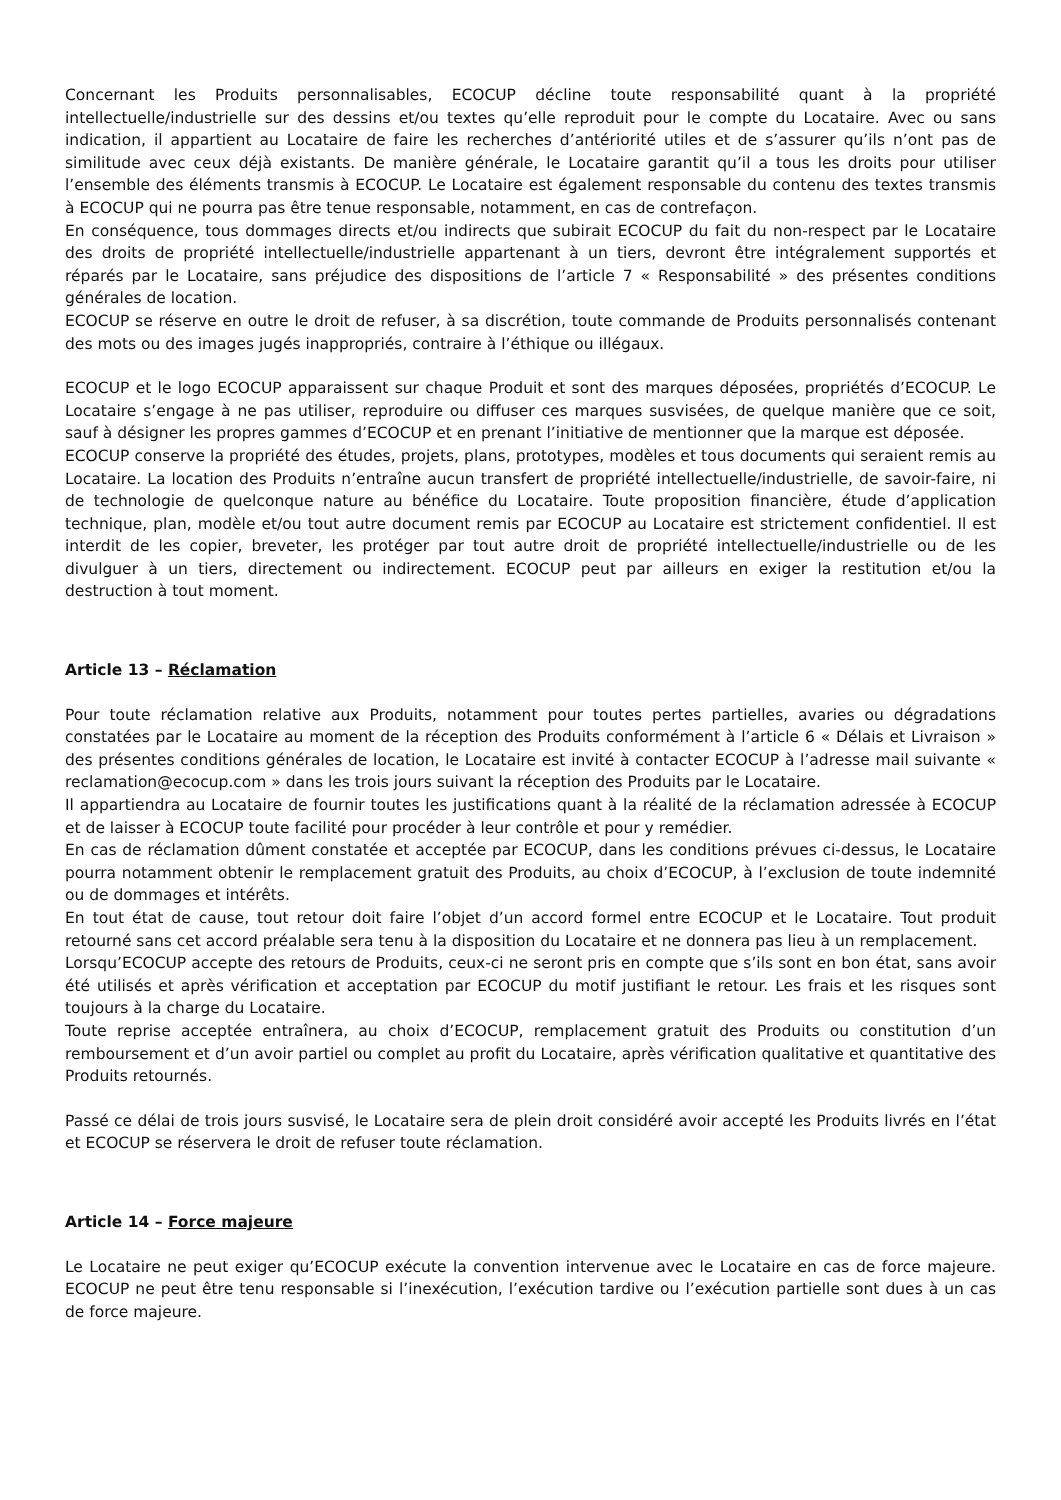Concernant les Produits personnalisables, ECOCUP décline toute responsabilité quant à la propriété intellectuelle/industrielle sur des dessins et/ou textes qu’elle reproduit pour le compte du Locataire. Avec ou sans indication, il appartient au Locataire de faire les recherches d’antériorité utiles et de s’assurer qu’ils n’ont pas de similitude avec ceux déjà existants. De manière générale, le Locataire garantit qu’il a tous les droits pour utiliser l’ensemble des éléments transmis à ECOCUP. Le Locataire est également responsable du contenu des textes transmis à ECOCUP qui ne pourra pas être tenue responsable, notamment, en cas de contrefaçon.
En conséquence, tous dommages directs et/ou indirects que subirait ECOCUP du fait du non-respect par le Locataire des droits de propriété intellectuelle/industrielle appartenant à un tiers, devront être intégralement supportés et réparés par le Locataire, sans préjudice des dispositions de l’article 7 « Responsabilité » des présentes conditions générales de location.
ECOCUP se réserve en outre le droit de refuser, à sa discrétion, toute commande de Produits personnalisés contenant des mots ou des images jugés inappropriés, contraire à l’éthique ou illégaux.
ECOCUP et le logo ECOCUP apparaissent sur chaque Produit et sont des marques déposées, propriétés d’ECOCUP. Le Locataire s’engage à ne pas utiliser, reproduire ou diffuser ces marques susvisées, de quelque manière que ce soit, sauf à désigner les propres gammes d’ECOCUP et en prenant l’initiative de mentionner que la marque est déposée.
ECOCUP conserve la propriété des études, projets, plans, prototypes, modèles et tous documents qui seraient remis au Locataire. La location des Produits n’entraîne aucun transfert de propriété intellectuelle/industrielle, de savoir-faire, ni de technologie de quelconque nature au bénéfice du Locataire. Toute proposition financière, étude d’application technique, plan, modèle et/ou tout autre document remis par ECOCUP au Locataire est strictement confidentiel. Il est interdit de les copier, breveter, les protéger par tout autre droit de propriété intellectuelle/industrielle ou de les divulguer à un tiers, directement ou indirectement. ECOCUP peut par ailleurs en exiger la restitution et/ou la destruction à tout moment.
Article 13 – Réclamation
Pour toute réclamation relative aux Produits, notamment pour toutes pertes partielles, avaries ou dégradations constatées par le Locataire au moment de la réception des Produits conformément à l’article 6 « Délais et Livraison » des présentes conditions générales de location, le Locataire est invité à contacter ECOCUP à l’adresse mail suivante « reclamation@ecocup.com » dans les trois jours suivant la réception des Produits par le Locataire.
Il appartiendra au Locataire de fournir toutes les justifications quant à la réalité de la réclamation adressée à ECOCUP et de laisser à ECOCUP toute facilité pour procéder à leur contrôle et pour y remédier.
En cas de réclamation dûment constatée et acceptée par ECOCUP, dans les conditions prévues ci-dessus, le Locataire pourra notamment obtenir le remplacement gratuit des Produits, au choix d’ECOCUP, à l’exclusion de toute indemnité ou de dommages et intérêts.
En tout état de cause, tout retour doit faire l’objet d’un accord formel entre ECOCUP et le Locataire. Tout produit retourné sans cet accord préalable sera tenu à la disposition du Locataire et ne donnera pas lieu à un remplacement.
Lorsqu’ECOCUP accepte des retours de Produits, ceux-ci ne seront pris en compte que s’ils sont en bon état, sans avoir été utilisés et après vérification et acceptation par ECOCUP du motif justifiant le retour. Les frais et les risques sont toujours à la charge du Locataire.
Toute reprise acceptée entraînera, au choix d’ECOCUP, remplacement gratuit des Produits ou constitution d’un remboursement et d’un avoir partiel ou complet au profit du Locataire, après vérification qualitative et quantitative des Produits retournés.
Passé ce délai de trois jours susvisé, le Locataire sera de plein droit considéré avoir accepté les Produits livrés en l’état et ECOCUP se réservera le droit de refuser toute réclamation.
Article 14 – Force majeure
Le Locataire ne peut exiger qu’ECOCUP exécute la convention intervenue avec le Locataire en cas de force majeure. ECOCUP ne peut être tenu responsable si l’inexécution, l’exécution tardive ou l’exécution partielle sont dues à un cas de force majeure.